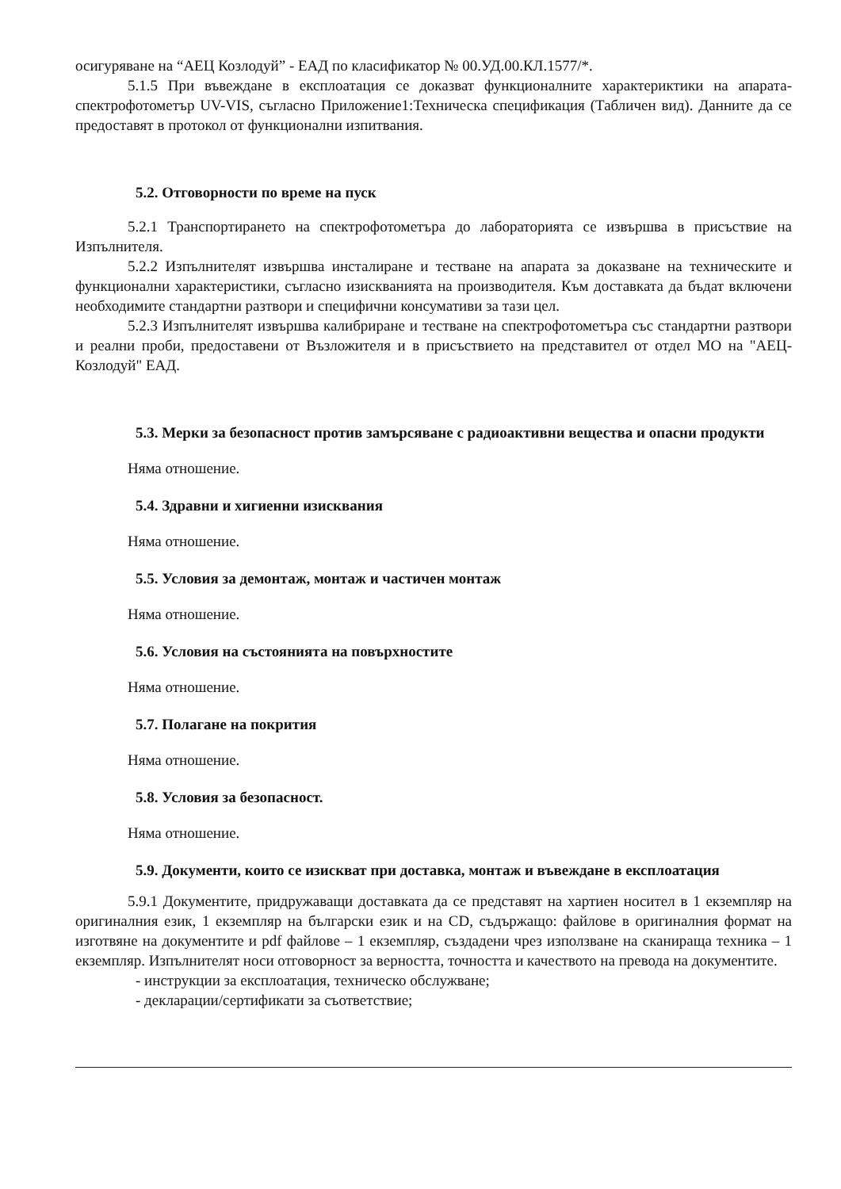осигуряване на “АЕЦ Козлодуй” - ЕАД по класификатор № 00.УД.00.КЛ.1577/*.
5.1.5 При въвеждане в експлоатация се доказват функционалните характериктики на апарата-спектрофотометър UV-VIS, съгласно Приложение1:Техническа спецификация (Табличен вид). Данните да се предоставят в протокол от функционални изпитвания.
5.2. Отговорности по време на пуск
5.2.1 Транспортирането на спектрофотометъра до лабораторията се извършва в присъствие на Изпълнителя.
5.2.2 Изпълнителят извършва инсталиране и тестване на апарата за доказване на техническите и функционални характеристики, съгласно изискванията на производителя. Към доставката да бъдат включени необходимите стандартни разтвори и специфични консумативи за тази цел.
5.2.3 Изпълнителят извършва калибриране и тестване на спектрофотометъра със стандартни разтвори и реални проби, предоставени от Възложителя и в присъствието на представител от отдел МО на "АЕЦ-Козлодуй" ЕАД.
5.3. Мерки за безопасност против замърсяване с радиоактивни вещества и опасни продукти
Няма отношение.
5.4. Здравни и хигиенни изисквания
Няма отношение.
5.5. Условия за демонтаж, монтаж и частичен монтаж
Няма отношение.
5.6. Условия на състоянията на повърхностите
Няма отношение.
5.7. Полагане на покрития
Няма отношение.
5.8. Условия за безопасност.
Няма отношение.
5.9. Документи, които се изискват при доставка, монтаж и въвеждане в експлоатация
5.9.1 Документите, придружаващи доставката да се представят на хартиен носител в 1 екземпляр на оригиналния език, 1 екземпляр на български език и на CD, съдържащо: файлове в оригиналния формат на изготвяне на документите и pdf файлове – 1 екземпляр, създадени чрез използване на сканираща техника – 1 екземпляр. Изпълнителят носи отговорност за верността, точността и качеството на превода на документите.
- инструкции за експлоатация, техническо обслужване;
- декларации/сертификати за съответствие;